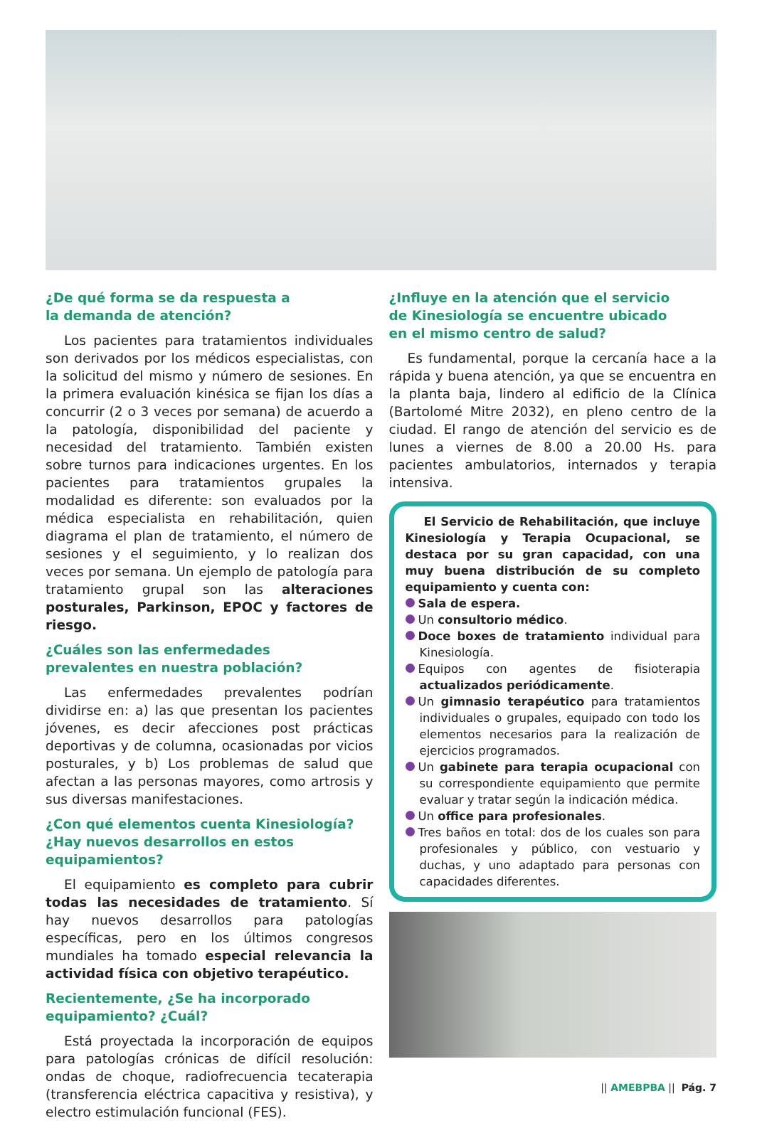¿De qué forma se da respuesta a
la demanda de atención?
Los pacientes para tratamientos individuales son derivados por los médicos especialistas, con la solicitud del mismo y número de sesiones. En la primera evaluación kinésica se fijan los días a concurrir (2 o 3 veces por semana) de acuerdo a la patología, disponibilidad del paciente y necesidad del tratamiento. También existen sobre turnos para indicaciones urgentes. En los pacientes para tratamientos grupales la modalidad es diferente: son evaluados por la médica especialista en rehabilitación, quien diagrama el plan de tratamiento, el número de sesiones y el seguimiento, y lo realizan dos veces por semana. Un ejemplo de patología para tratamiento grupal son las alteraciones posturales, Parkinson, EPOC y factores de riesgo.
¿Cuáles son las enfermedades
prevalentes en nuestra población?
Las enfermedades prevalentes podrían dividirse en: a) las que presentan los pacientes jóvenes, es decir afecciones post prácticas deportivas y de columna, ocasionadas por vicios posturales, y b) Los problemas de salud que afectan a las personas mayores, como artrosis y sus diversas manifestaciones.
¿Con qué elementos cuenta Kinesiología? ¿Hay nuevos desarrollos en estos equipamientos?
El equipamiento es completo para cubrir todas las necesidades de tratamiento. Sí hay nuevos desarrollos para patologías específicas, pero en los últimos congresos mundiales ha tomado especial relevancia la actividad física con objetivo terapéutico.
Recientemente, ¿Se ha incorporado
equipamiento? ¿Cuál?
Está proyectada la incorporación de equipos para patologías crónicas de difícil resolución: ondas de choque, radiofrecuencia tecaterapia (transferencia eléctrica capacitiva y resistiva), y electro estimulación funcional (FES).
¿Influye en la atención que el servicio
de Kinesiología se encuentre ubicado
en el mismo centro de salud?
Es fundamental, porque la cercanía hace a la rápida y buena atención, ya que se encuentra en la planta baja, lindero al edificio de la Clínica (Bartolomé Mitre 2032), en pleno centro de la ciudad. El rango de atención del servicio es de lunes a viernes de 8.00 a 20.00 Hs. para pacientes ambulatorios, internados y terapia intensiva.
El Servicio de Rehabilitación, que incluye Kinesiología y Terapia Ocupacional, se destaca por su gran capacidad, con una muy buena distribución de su completo equipamiento y cuenta con:
Sala de espera.
Un consultorio médico.
Doce boxes de tratamiento individual para Kinesiología.
Equipos con agentes de fisioterapia actualizados periódicamente.
Un gimnasio terapéutico para tratamientos individuales o grupales, equipado con todo los elementos necesarios para la realización de ejercicios programados.
Un gabinete para terapia ocupacional con su correspondiente equipamiento que permite evaluar y tratar según la indicación médica.
Un office para profesionales.
Tres baños en total: dos de los cuales son para profesionales y público, con vestuario y duchas, y uno adaptado para personas con capacidades diferentes.
|| AMEBPBA || Pág. 7